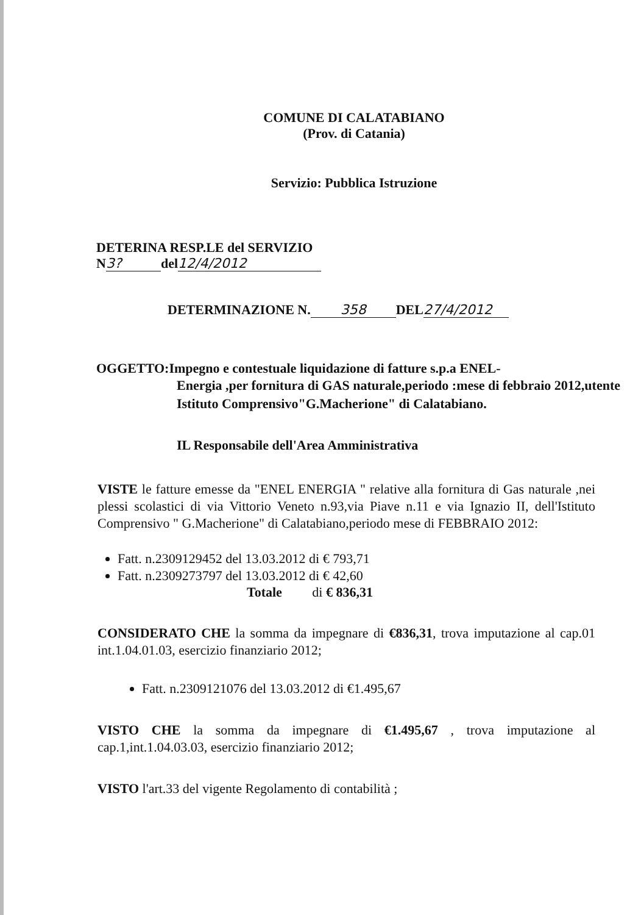COMUNE DI CALATABIANO
(Prov. di Catania)
Servizio: Pubblica Istruzione
DETERINA RESP.LE del SERVIZIO
N 3? del 12/4/2012
DETERMINAZIONE N. 358 DEL 27/4/2012
OGGETTO:Impegno e contestuale liquidazione di fatture s.p.a ENEL-
Energia ,per fornitura di GAS naturale,periodo :mese di febbraio 2012,utente Istituto Comprensivo"G.Macherione" di Calatabiano.
IL Responsabile dell'Area Amministrativa
VISTE le fatture emesse da "ENEL ENERGIA " relative alla fornitura di Gas naturale ,nei plessi scolastici di via Vittorio Veneto n.93,via Piave n.11 e via Ignazio II, dell'Istituto Comprensivo " G.Macherione" di Calatabiano,periodo mese di FEBBRAIO 2012:
Fatt. n.2309129452 del 13.03.2012 di € 793,71
Fatt. n.2309273797 del 13.03.2012 di € 42,60
Totale di € 836,31
CONSIDERATO CHE la somma da impegnare di €836,31, trova imputazione al cap.01 int.1.04.01.03, esercizio finanziario 2012;
Fatt. n.2309121076 del 13.03.2012 di €1.495,67
VISTO CHE la somma da impegnare di €1.495,67 , trova imputazione al cap.1,int.1.04.03.03, esercizio finanziario 2012;
VISTO l'art.33 del vigente Regolamento di contabilità ;